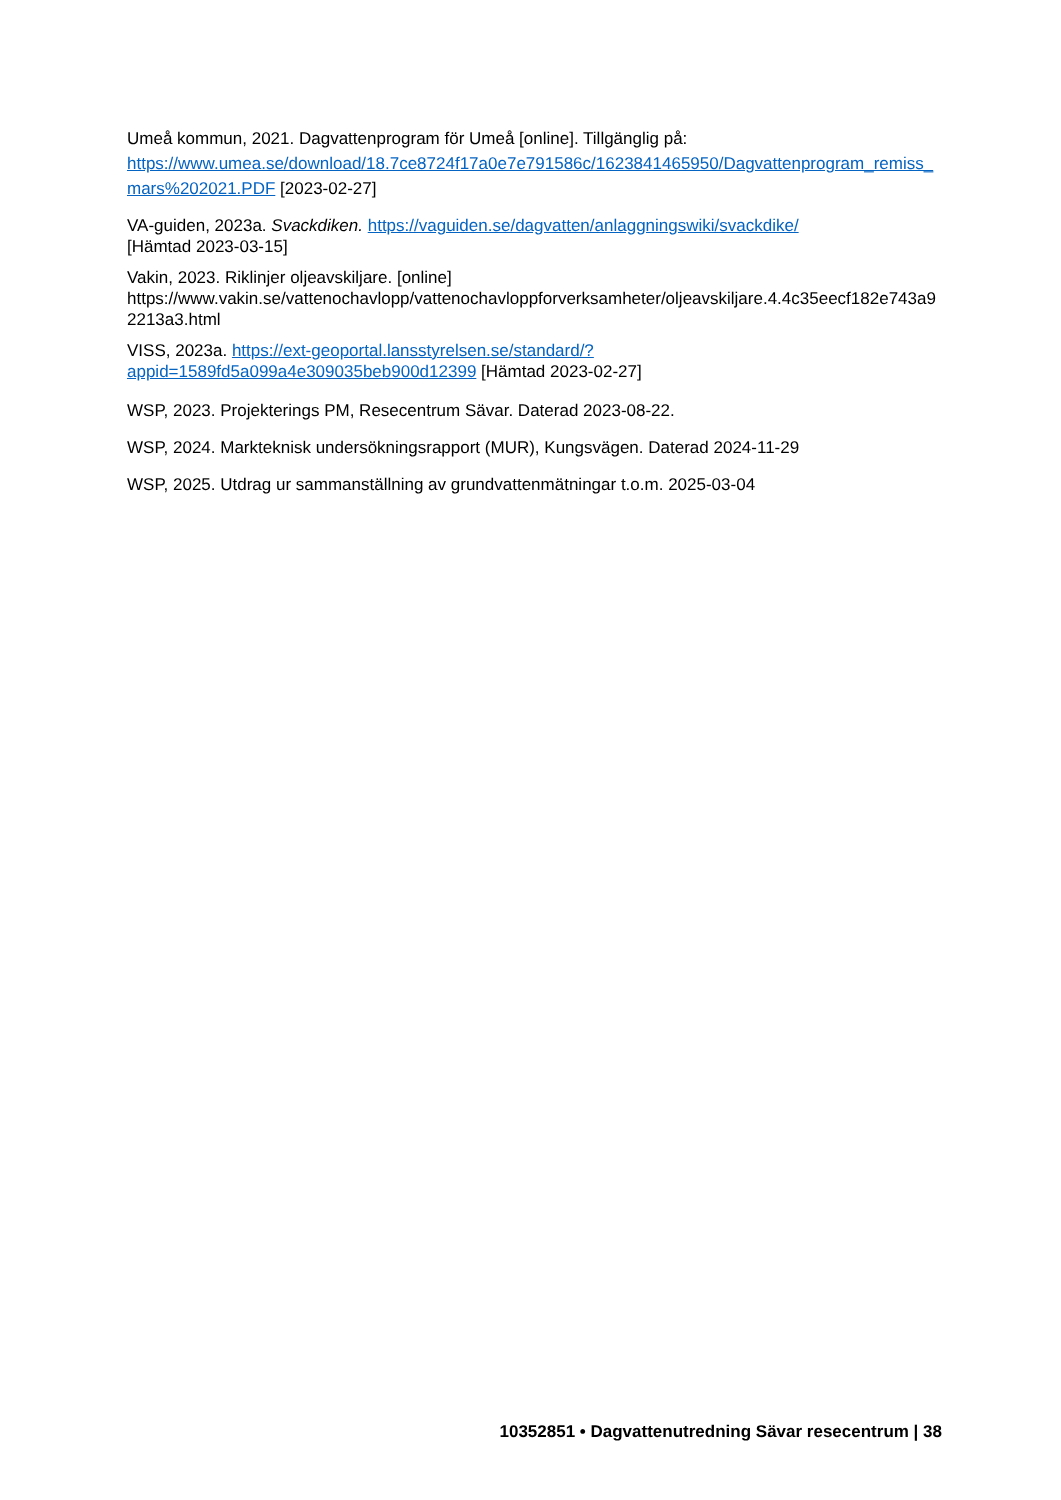Umeå kommun, 2021. Dagvattenprogram för Umeå [online]. Tillgänglig på: https://www.umea.se/download/18.7ce8724f17a0e7e791586c/1623841465950/Dagvattenprogram_remiss_mars%202021.PDF [2023-02-27]
VA-guiden, 2023a. Svackdiken. https://vaguiden.se/dagvatten/anlaggningswiki/svackdike/
[Hämtad 2023-03-15]
Vakin, 2023. Riklinjer oljeavskiljare. [online] https://www.vakin.se/vattenochavlopp/vattenochavloppforverksamheter/oljeavskiljare.4.4c35eecf182e743a92213a3.html
VISS, 2023a. https://ext-geoportal.lansstyrelsen.se/standard/?appid=1589fd5a099a4e309035beb900d12399 [Hämtad 2023-02-27]
WSP, 2023. Projekterings PM, Resecentrum Sävar. Daterad 2023-08-22.
WSP, 2024. Markteknisk undersökningsrapport (MUR), Kungsvägen. Daterad 2024-11-29
WSP, 2025. Utdrag ur sammanställning av grundvattenmätningar t.o.m. 2025-03-04
10352851 • Dagvattenutredning Sävar resecentrum | 38